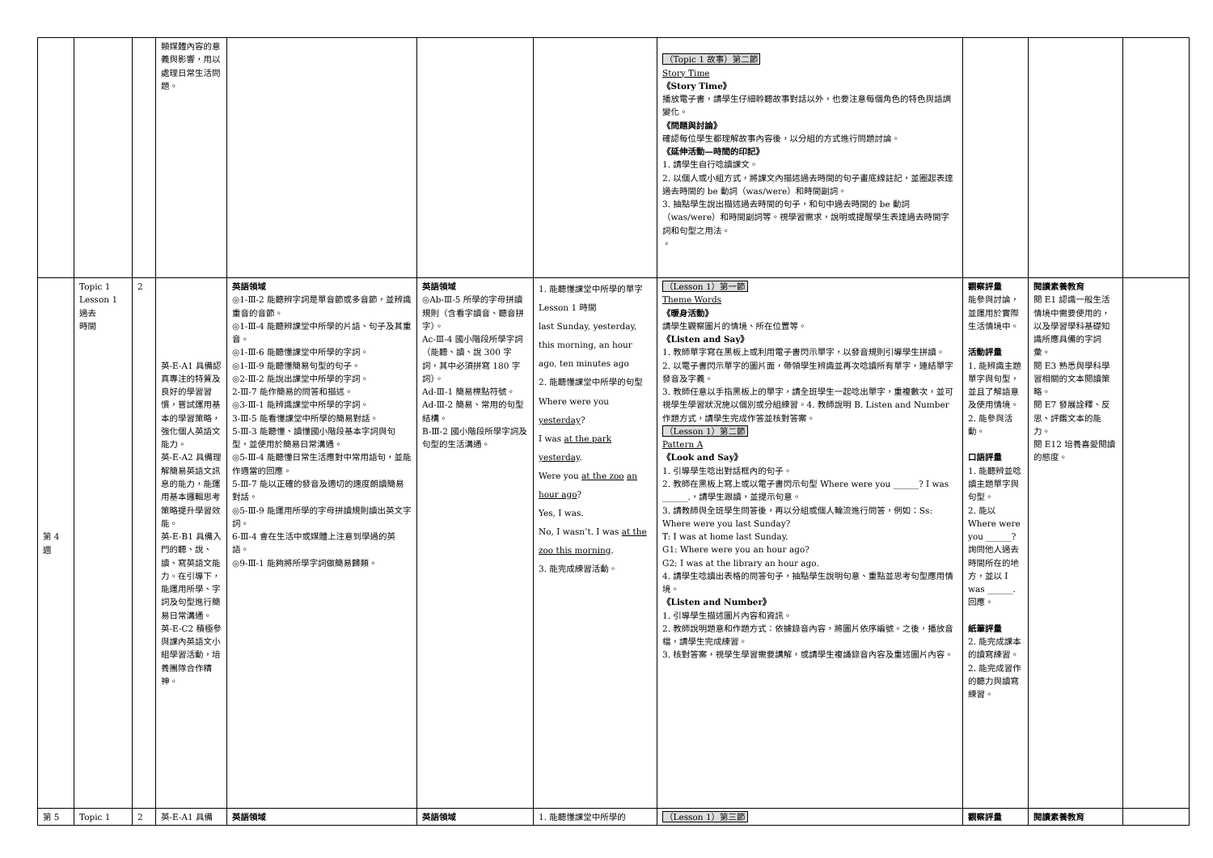| | | | 類媒體內容的意義與影響，用以處理日常生活問題。 | | | | （Topic 1 故事）第二節 Story Time 《Story Time》 播放電子書，請學生仔細聆聽故事對話以外，也要注意每個角色的特色與語調變化。 《問題與討論》 確認每位學生都理解故事內容後，以分組的方式進行問題討論。 《延伸活動—時間的印記》 1. 請學生自行唸讀課文。 2. 以個人或小組方式，將課文內描述過去時間的句子畫底線註記，並圈起表達過去時間的 be 動詞（was/were）和時間副詞。 3. 抽點學生說出描述過去時間的句子，和句中過去時間的 be 動詞（was/were）和時間副詞等。視學習需求，說明或提醒學生表達過去時間字詞和句型之用法。 。 | | | |
| 第 4 週 | Topic 1 Lesson 1 過去 時間 | 2 | 英-E-A1 具備認真專注的特質及良好的學習習慣，嘗試運用基本的學習策略，強化個人英語文能力。 英-E-A2 具備理解簡易英語文訊息的能力，能運用基本邏輯思考策略提升學習效能。 英-E-B1 具備入門的聽、說、讀、寫英語文能力。在引導下，能運用所學、字詞及句型進行簡易日常溝通。 英-E-C2 積極參與課內英語文小組學習活動，培養團隊合作精神。 | 英語領域 ◎1-Ⅲ-2 能聽辨字詞是單音節或多音節，並辨識重音的音節。 ◎1-Ⅲ-4 能聽辨課堂中所學的片語、句子及其重音。 ◎1-Ⅲ-6 能聽懂課堂中所學的字詞。 ◎1-Ⅲ-9 能聽懂簡易句型的句子。 ◎2-Ⅲ-2 能說出課堂中所學的字詞。 2-Ⅲ-7 能作簡易的問答和描述。 ◎3-Ⅲ-1 能辨識課堂中所學的字詞。 3-Ⅲ-5 能看懂課堂中所學的簡易對話。 5-Ⅲ-3 能聽懂、讀懂國小階段基本字詞與句型，並使用於簡易日常溝通。 ◎5-Ⅲ-4 能聽懂日常生活應對中常用語句，並能作適當的回應。 5-Ⅲ-7 能以正確的發音及適切的速度朗讀簡易對話。 ◎5-Ⅲ-9 能運用所學的字母拼讀規則讀出英文字詞。 6-Ⅲ-4 會在生活中或媒體上注意到學過的英語。 ◎9-Ⅲ-1 能夠將所學字詞做簡易歸類。 | 英語領域 ◎Ab-Ⅲ-5 所學的字母拼讀規則（含看字讀音、聽音拼字）。 Ac-Ⅲ-4 國小階段所學字詞（能聽、讀、說 300 字詞，其中必須拼寫 180 字詞）。 Ad-Ⅲ-1 簡易標點符號。 Ad-Ⅲ-2 簡易、常用的句型結構。 B-Ⅲ-2 國小階段所學字詞及句型的生活溝通。 | 1. 能聽懂課堂中所學的單字 Lesson 1 時間 last Sunday, yesterday, this morning, an hour ago, ten minutes ago 2. 能聽懂課堂中所學的句型 Where were you yesterday ? I was at the park yesterday . Were you at the zoo an hour ago ? Yes, I was. No, I wasn’t. I was at the zoo this morning . 3. 能完成練習活動。 | （Lesson 1）第一節 Theme Words 《暖身活動》 請學生觀察圖片的情境、所在位置等。 《Listen and Say》 1. 教師單字寫在黑板上或利用電子書閃示單字，以發音規則引導學生拼讀。 2. 以電子書閃示單字的圖片面，帶領學生辨識並再次唸讀所有單字，連結單字發音及字義。 3. 教師任意以手指黑板上的單字，請全班學生一起唸出單字，重複數次，並可視學生學習狀況施以個別或分組練習。4. 教師說明 B. Listen and Number 作題方式，請學生完成作答並核對答案。 （Lesson 1）第二節 Pattern A 《Look and Say》 1. 引導學生唸出對話框內的句子。 2. 教師在黑板上寫上或以電子書閃示句型 Where were you ______? I was ______.，請學生跟讀，並提示句意。 3. 請教師與全班學生問答後，再以分組或個人輪流進行問答，例如：Ss: Where were you last Sunday? T: I was at home last Sunday. G1: Where were you an hour ago? G2: I was at the library an hour ago. 4. 請學生唸讀出表格的問答句子，抽點學生說明句意、重點並思考句型應用情境。 《Listen and Number》 1. 引導學生描述圖片內容和資訊。 2. 教師說明題意和作題方式：依據錄音內容，將圖片依序編號。之後，播放音檔，請學生完成練習。 3. 核對答案，視學生學習需要講解，或請學生複誦錄音內容及重述圖片內容。 | 觀察評量 能參與討論，並運用於實際生活情境中。 活動評量 1. 能辨識主題單字與句型，並且了解語意及使用情境。 2. 能參與活動。 口語評量 1. 能聽辨並唸讀主題單字與句型。 2. 能以 Where were you ______? 詢問他人過去時間所在的地方，並以 I was ______. 回應。 紙筆評量 2. 能完成課本的讀寫練習。 2. 能完成習作的聽力與讀寫練習。 | 閱讀素養教育 閱 E1 認識一般生活情境中需要使用的，以及學習學科基礎知識所應具備的字詞彙。 閱 E3 熟悉與學科學習相關的文本閱讀策略。 閱 E7 發展詮釋、反思、評鑑文本的能力。 閱 E12 培養喜愛閱讀的態度。 | |
| 第 5 | Topic 1 | 2 | 英-E-A1 具備 | 英語領域 | 英語領域 | 1. 能聽懂課堂中所學的 | （Lesson 1）第三節 | 觀察評量 | 閱讀素養教育 | |